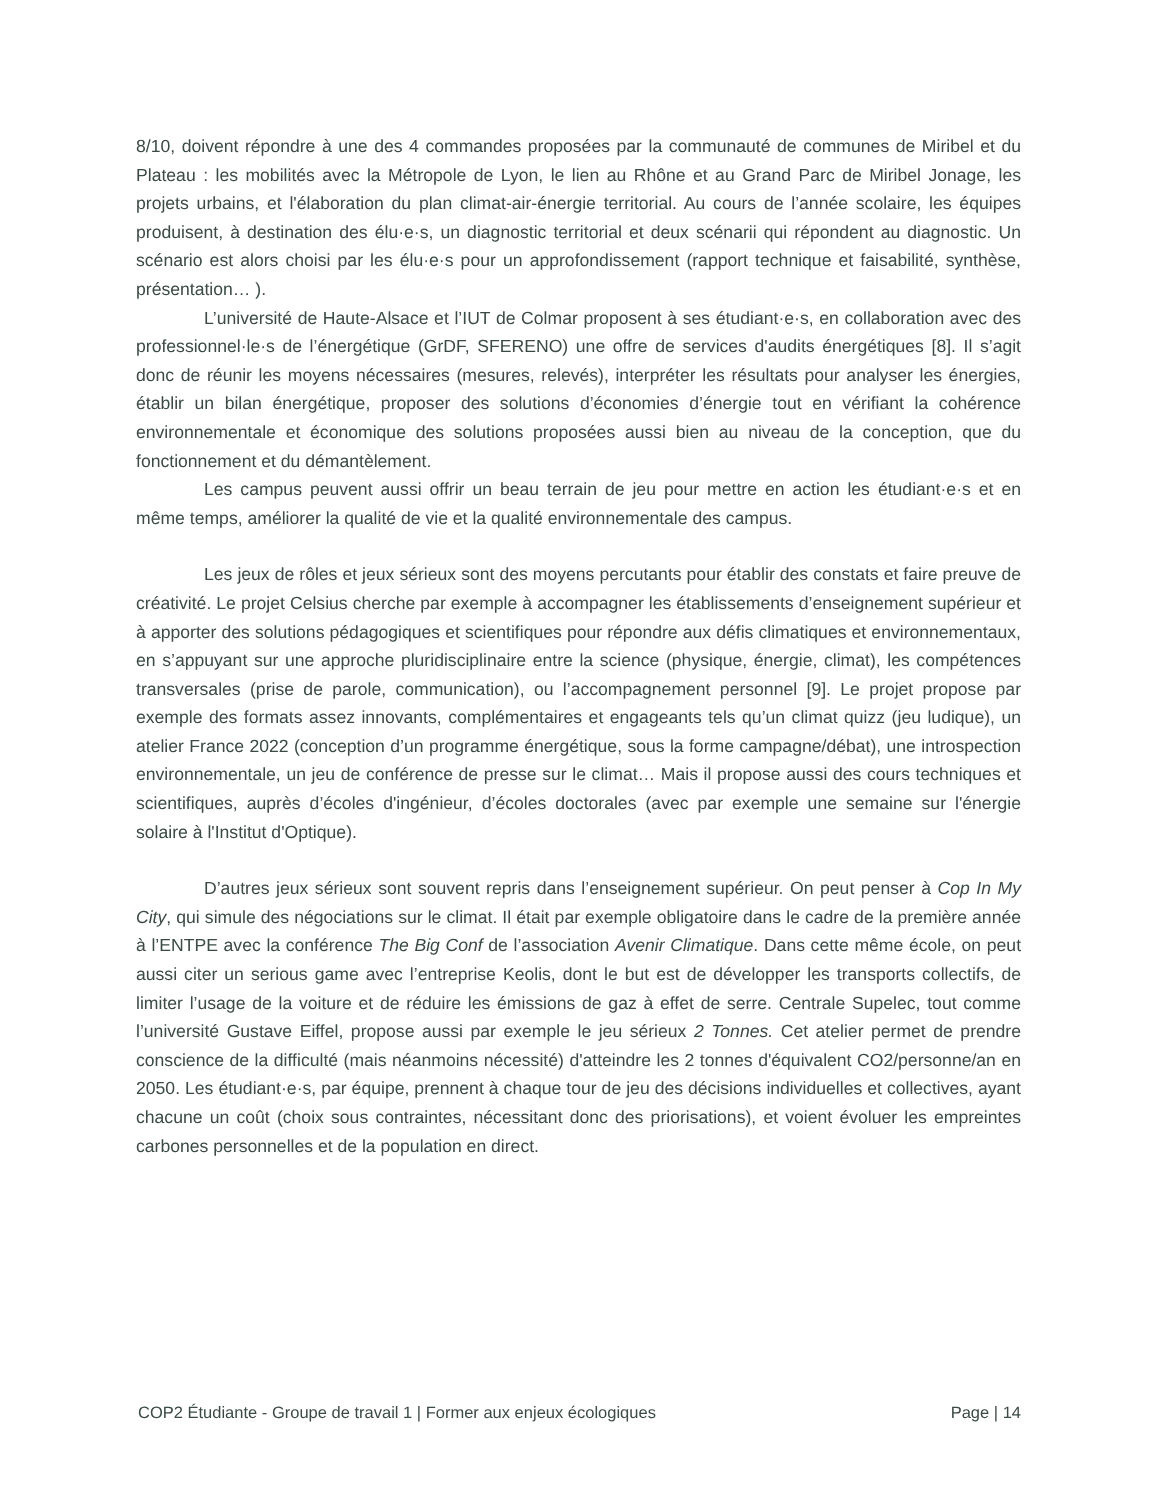8/10, doivent répondre à une des 4 commandes proposées par la communauté de communes de Miribel et du Plateau : les mobilités avec la Métropole de Lyon, le lien au Rhône et au Grand Parc de Miribel Jonage, les projets urbains, et l'élaboration du plan climat-air-énergie territorial. Au cours de l’année scolaire, les équipes produisent, à destination des élu·e·s, un diagnostic territorial et deux scénarii qui répondent au diagnostic. Un scénario est alors choisi par les élu·e·s pour un approfondissement (rapport technique et faisabilité, synthèse, présentation… ).
L’université de Haute-Alsace et l’IUT de Colmar proposent à ses étudiant·e·s, en collaboration avec des professionnel·le·s de l’énergétique (GrDF, SFERENO) une offre de services d'audits énergétiques [8]. Il s’agit donc de réunir les moyens nécessaires (mesures, relevés), interpréter les résultats pour analyser les énergies, établir un bilan énergétique, proposer des solutions d’économies d’énergie tout en vérifiant la cohérence environnementale et économique des solutions proposées aussi bien au niveau de la conception, que du fonctionnement et du démantèlement.
Les campus peuvent aussi offrir un beau terrain de jeu pour mettre en action les étudiant·e·s et en même temps, améliorer la qualité de vie et la qualité environnementale des campus.
Les jeux de rôles et jeux sérieux sont des moyens percutants pour établir des constats et faire preuve de créativité. Le projet Celsius cherche par exemple à accompagner les établissements d’enseignement supérieur et à apporter des solutions pédagogiques et scientifiques pour répondre aux défis climatiques et environnementaux, en s’appuyant sur une approche pluridisciplinaire entre la science (physique, énergie, climat), les compétences transversales (prise de parole, communication), ou l’accompagnement personnel [9]. Le projet propose par exemple des formats assez innovants, complémentaires et engageants tels qu’un climat quizz (jeu ludique), un atelier France 2022 (conception d’un programme énergétique, sous la forme campagne/débat), une introspection environnementale, un jeu de conférence de presse sur le climat… Mais il propose aussi des cours techniques et scientifiques, auprès d’écoles d'ingénieur, d’écoles doctorales (avec par exemple une semaine sur l'énergie solaire à l'Institut d'Optique).
D’autres jeux sérieux sont souvent repris dans l’enseignement supérieur. On peut penser à Cop In My City, qui simule des négociations sur le climat. Il était par exemple obligatoire dans le cadre de la première année à l’ENTPE avec la conférence The Big Conf de l’association Avenir Climatique. Dans cette même école, on peut aussi citer un serious game avec l’entreprise Keolis, dont le but est de développer les transports collectifs, de limiter l’usage de la voiture et de réduire les émissions de gaz à effet de serre. Centrale Supelec, tout comme l’université Gustave Eiffel, propose aussi par exemple le jeu sérieux 2 Tonnes. Cet atelier permet de prendre conscience de la difficulté (mais néanmoins nécessité) d'atteindre les 2 tonnes d'équivalent CO2/personne/an en 2050. Les étudiant·e·s, par équipe, prennent à chaque tour de jeu des décisions individuelles et collectives, ayant chacune un coût (choix sous contraintes, nécessitant donc des priorisations), et voient évoluer les empreintes carbones personnelles et de la population en direct.
COP2 Étudiante - Groupe de travail 1 | Former aux enjeux écologiques Page | 14